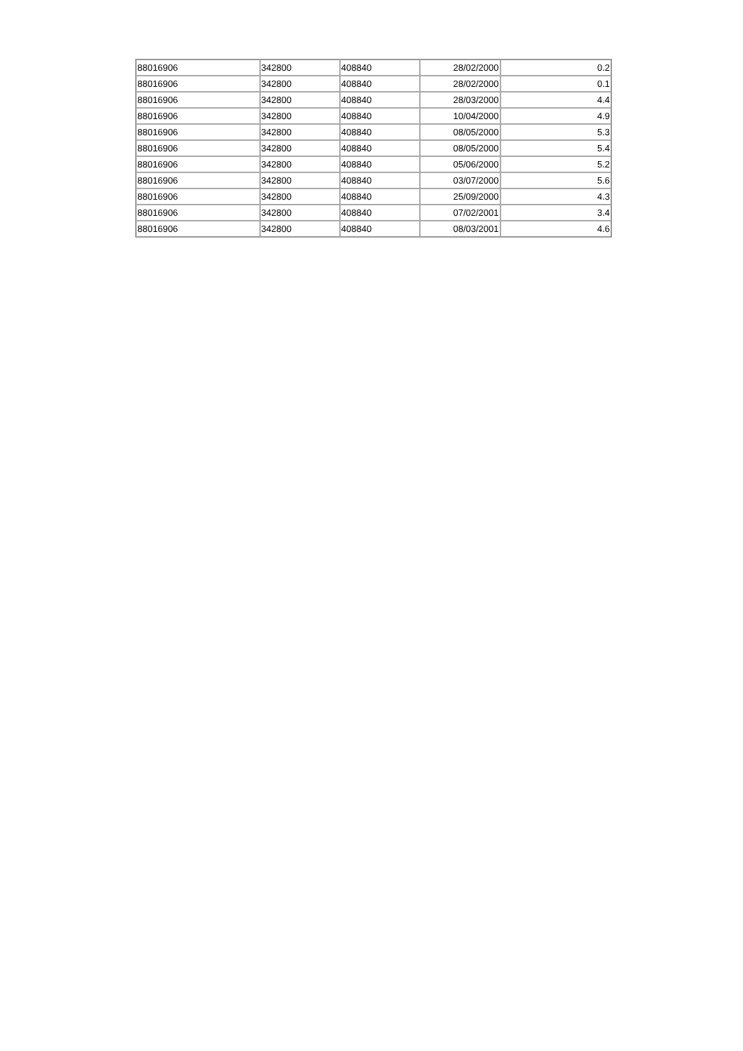| 88016906 | 342800 | 408840 | 28/02/2000 | 0.2 |
| 88016906 | 342800 | 408840 | 28/02/2000 | 0.1 |
| 88016906 | 342800 | 408840 | 28/03/2000 | 4.4 |
| 88016906 | 342800 | 408840 | 10/04/2000 | 4.9 |
| 88016906 | 342800 | 408840 | 08/05/2000 | 5.3 |
| 88016906 | 342800 | 408840 | 08/05/2000 | 5.4 |
| 88016906 | 342800 | 408840 | 05/06/2000 | 5.2 |
| 88016906 | 342800 | 408840 | 03/07/2000 | 5.6 |
| 88016906 | 342800 | 408840 | 25/09/2000 | 4.3 |
| 88016906 | 342800 | 408840 | 07/02/2001 | 3.4 |
| 88016906 | 342800 | 408840 | 08/03/2001 | 4.6 |